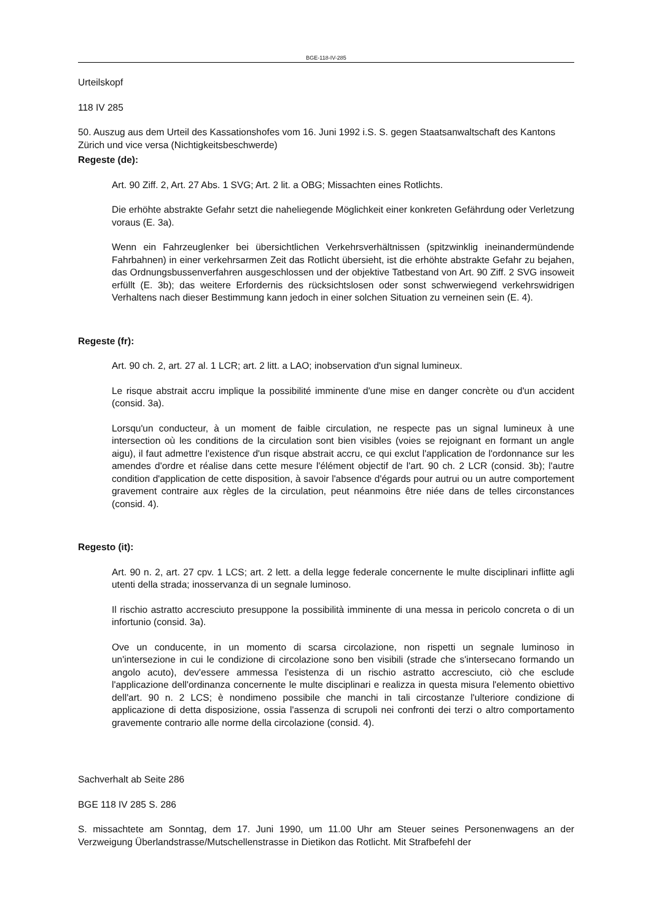BGE-118-IV-285
Urteilskopf
118 IV 285
50. Auszug aus dem Urteil des Kassationshofes vom 16. Juni 1992 i.S. S. gegen Staatsanwaltschaft des Kantons Zürich und vice versa (Nichtigkeitsbeschwerde)
Regeste (de):
Art. 90 Ziff. 2, Art. 27 Abs. 1 SVG; Art. 2 lit. a OBG; Missachten eines Rotlichts.
Die erhöhte abstrakte Gefahr setzt die naheliegende Möglichkeit einer konkreten Gefährdung oder Verletzung voraus (E. 3a).
Wenn ein Fahrzeuglenker bei übersichtlichen Verkehrsverhältnissen (spitzwinklig ineinandermündende Fahrbahnen) in einer verkehrsarmen Zeit das Rotlicht übersieht, ist die erhöhte abstrakte Gefahr zu bejahen, das Ordnungsbussenverfahren ausgeschlossen und der objektive Tatbestand von Art. 90 Ziff. 2 SVG insoweit erfüllt (E. 3b); das weitere Erfordernis des rücksichtslosen oder sonst schwerwiegend verkehrswidrigen Verhaltens nach dieser Bestimmung kann jedoch in einer solchen Situation zu verneinen sein (E. 4).
Regeste (fr):
Art. 90 ch. 2, art. 27 al. 1 LCR; art. 2 litt. a LAO; inobservation d'un signal lumineux.
Le risque abstrait accru implique la possibilité imminente d'une mise en danger concrète ou d'un accident (consid. 3a).
Lorsqu'un conducteur, à un moment de faible circulation, ne respecte pas un signal lumineux à une intersection où les conditions de la circulation sont bien visibles (voies se rejoignant en formant un angle aigu), il faut admettre l'existence d'un risque abstrait accru, ce qui exclut l'application de l'ordonnance sur les amendes d'ordre et réalise dans cette mesure l'élément objectif de l'art. 90 ch. 2 LCR (consid. 3b); l'autre condition d'application de cette disposition, à savoir l'absence d'égards pour autrui ou un autre comportement gravement contraire aux règles de la circulation, peut néanmoins être niée dans de telles circonstances (consid. 4).
Regesto (it):
Art. 90 n. 2, art. 27 cpv. 1 LCS; art. 2 lett. a della legge federale concernente le multe disciplinari inflitte agli utenti della strada; inosservanza di un segnale luminoso.
Il rischio astratto accresciuto presuppone la possibilità imminente di una messa in pericolo concreta o di un infortunio (consid. 3a).
Ove un conducente, in un momento di scarsa circolazione, non rispetti un segnale luminoso in un'intersezione in cui le condizione di circolazione sono ben visibili (strade che s'intersecano formando un angolo acuto), dev'essere ammessa l'esistenza di un rischio astratto accresciuto, ciò che esclude l'applicazione dell'ordinanza concernente le multe disciplinari e realizza in questa misura l'elemento obiettivo dell'art. 90 n. 2 LCS; è nondimeno possibile che manchi in tali circostanze l'ulteriore condizione di applicazione di detta disposizione, ossia l'assenza di scrupoli nei confronti dei terzi o altro comportamento gravemente contrario alle norme della circolazione (consid. 4).
Sachverhalt ab Seite 286
BGE 118 IV 285 S. 286
S. missachtete am Sonntag, dem 17. Juni 1990, um 11.00 Uhr am Steuer seines Personenwagens an der Verzweigung Überlandstrasse/Mutschellenstrasse in Dietikon das Rotlicht. Mit Strafbefehl der